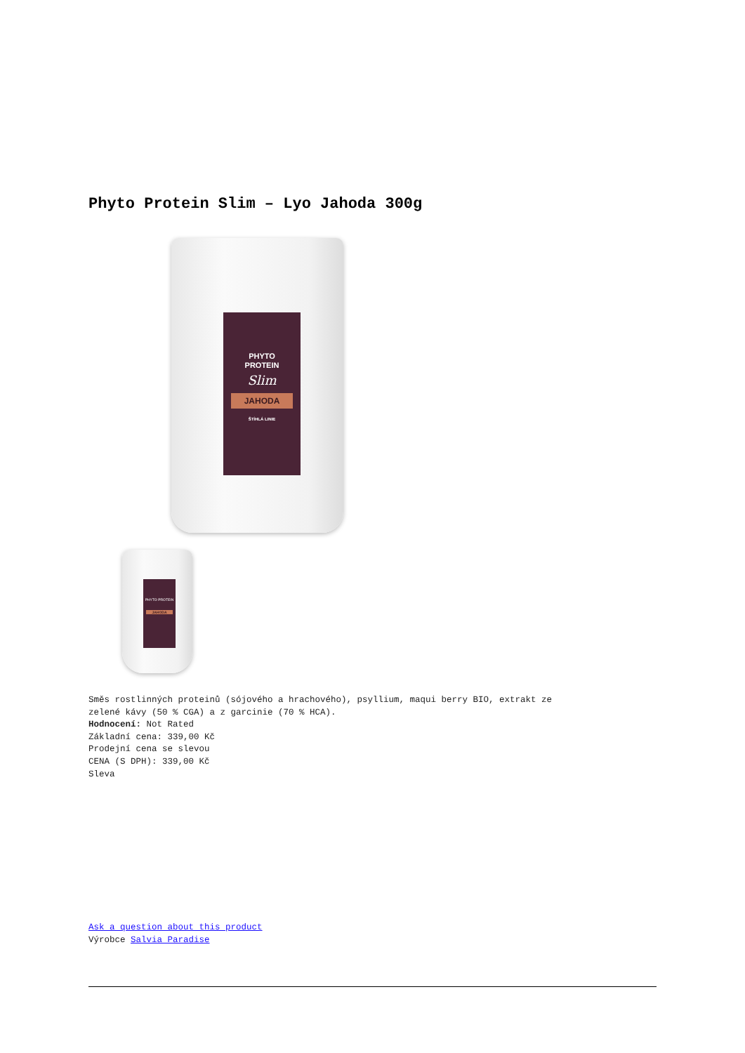Phyto Protein Slim – Lyo Jahoda 300g
PHYTO
PROTEIN
Slim
JAHODA
ŠTÍHLÁ LINIE
PHYTO PROTEIN
JAHODA
Směs rostlinných proteinů (sójového a hrachového), psyllium, maqui berry BIO, extrakt ze
zelené kávy (50 % CGA) a z garcinie (70 % HCA).
Hodnocení: Not Rated
Základní cena: 339,00 Kč
Prodejní cena se slevou
CENA (S DPH): 339,00 Kč
Sleva
Ask a question about this product
Výrobce Salvia Paradise